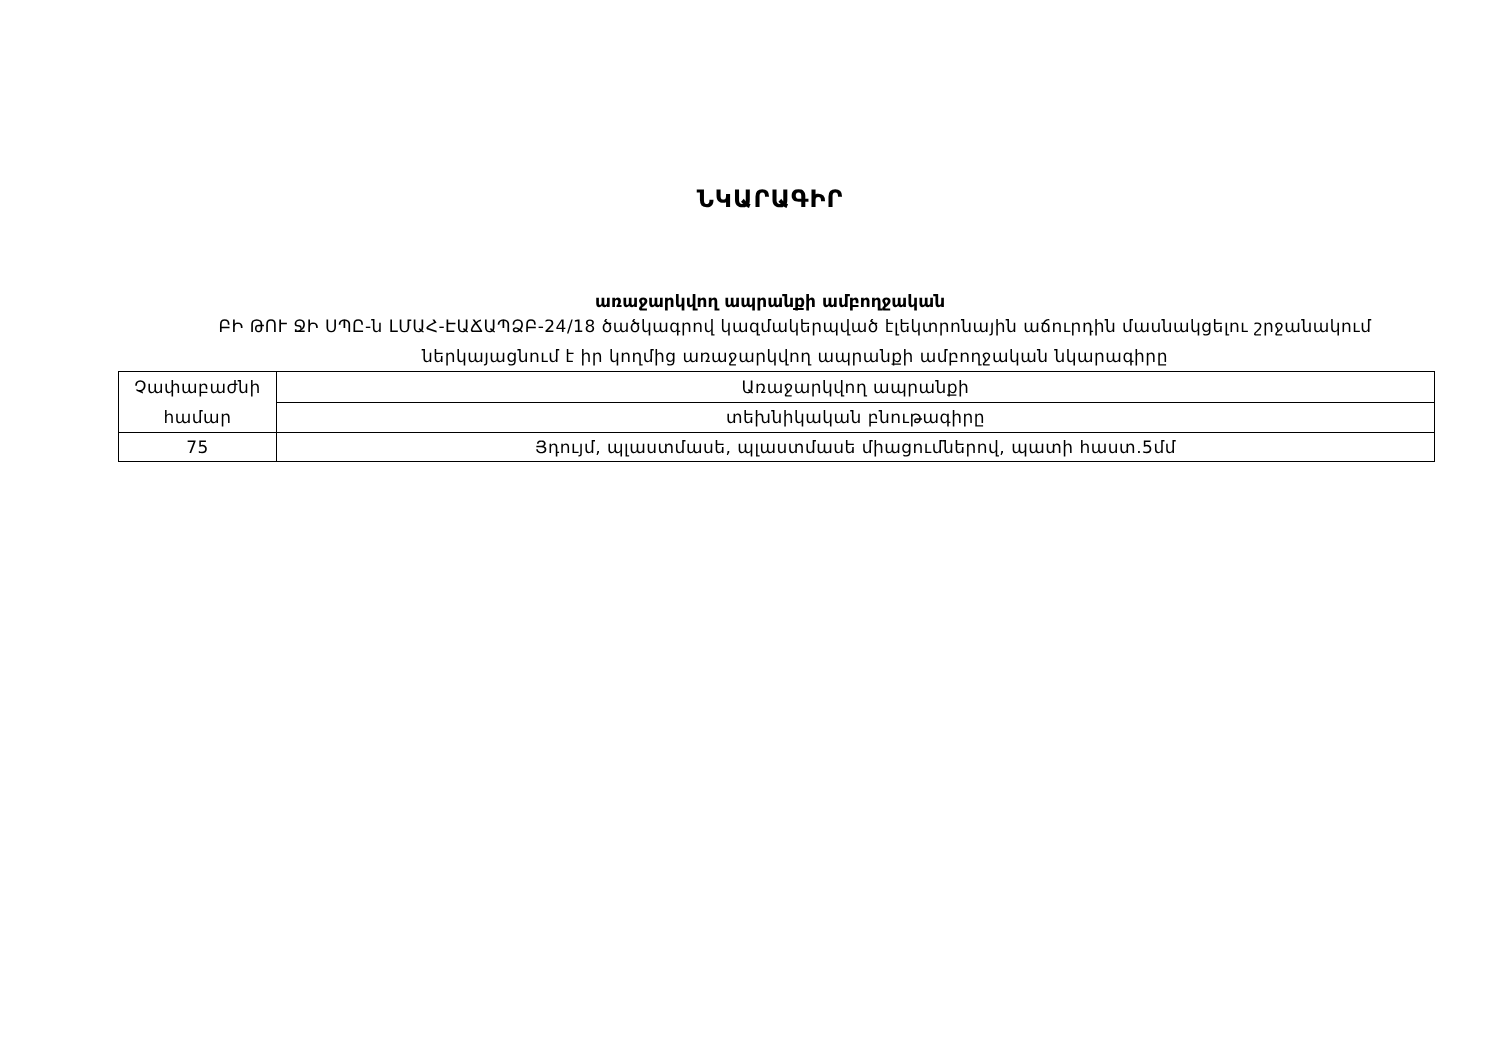ՆԿԱՐԱԳԻՐ
առաջարկվող ապրանքի ամբողջական
ԲԻ ԹՈՒ ՋԻ ՍՊԸ-ն ԼՄԱՀ-ԷԱՃԱՊՁԲ-24/18 ծածկագրով կազմակերպված էլեկտրոնային աճուրդին մասնակցելու շրջանակում ներկայացնում է իր կողմից առաջարկվող ապրանքի ամբողջական նկարագիրը
| Չափաբաժնի համար | Առաջարկվող ապրանքի |
| | տեխնիկական բնութագիրը |
| 75 | Յդույմ, պլաստմասե, պլաստմասե միացումներով, պատի հաստ.5մմ |